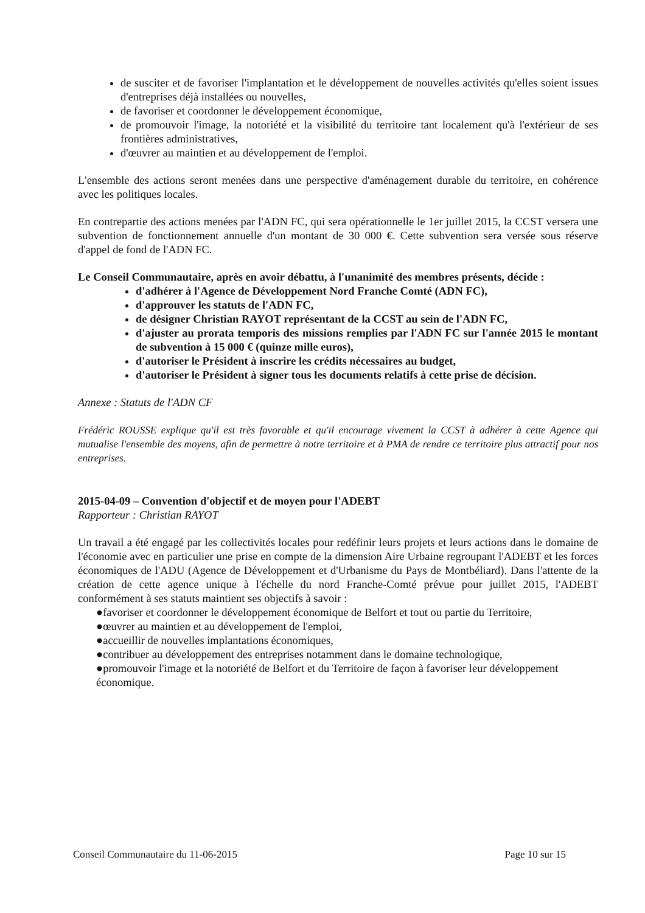de susciter et de favoriser l'implantation et le développement de nouvelles activités qu'elles soient issues d'entreprises déjà installées ou nouvelles,
de favoriser et coordonner le développement économique,
de promouvoir l'image, la notoriété et la visibilité du territoire tant localement qu'à l'extérieur de ses frontières administratives,
d'œuvrer au maintien et au développement de l'emploi.
L'ensemble des actions seront menées dans une perspective d'aménagement durable du territoire, en cohérence avec les politiques locales.
En contrepartie des actions menées par l'ADN FC, qui sera opérationnelle le 1er juillet 2015, la CCST versera une subvention de fonctionnement annuelle d'un montant de 30 000 €. Cette subvention sera versée sous réserve d'appel de fond de l'ADN FC.
Le Conseil Communautaire, après en avoir débattu, à l'unanimité des membres présents, décide :
d'adhérer à l'Agence de Développement Nord Franche Comté (ADN FC),
d'approuver les statuts de l'ADN FC,
de désigner Christian RAYOT représentant de la CCST au sein de l'ADN FC,
d'ajuster au prorata temporis des missions remplies par l'ADN FC sur l'année 2015 le montant de subvention à 15 000 € (quinze mille euros),
d'autoriser le Président à inscrire les crédits nécessaires au budget,
d'autoriser le Président à signer tous les documents relatifs à cette prise de décision.
Annexe : Statuts de l'ADN CF
Frédéric ROUSSE explique qu'il est très favorable et qu'il encourage vivement la CCST à adhérer à cette Agence qui mutualise l'ensemble des moyens, afin de permettre à notre territoire et à PMA de rendre ce territoire plus attractif pour nos entreprises.
2015-04-09 – Convention d'objectif et de moyen pour l'ADEBT
Rapporteur : Christian RAYOT
Un travail a été engagé par les collectivités locales pour redéfinir leurs projets et leurs actions dans le domaine de l'économie avec en particulier une prise en compte de la dimension Aire Urbaine regroupant l'ADEBT et les forces économiques de l'ADU (Agence de Développement et d'Urbanisme du Pays de Montbéliard). Dans l'attente de la création de cette agence unique à l'échelle du nord Franche-Comté prévue pour juillet 2015, l'ADEBT conformément à ses statuts maintient ses objectifs à savoir :
●favoriser et coordonner le développement économique de Belfort et tout ou partie du Territoire,
●œuvrer au maintien et au développement de l'emploi,
●accueillir de nouvelles implantations économiques,
●contribuer au développement des entreprises notamment dans le domaine technologique,
●promouvoir l'image et la notoriété de Belfort et du Territoire de façon à favoriser leur développement économique.
Conseil Communautaire du 11-06-2015 Page 10 sur 15